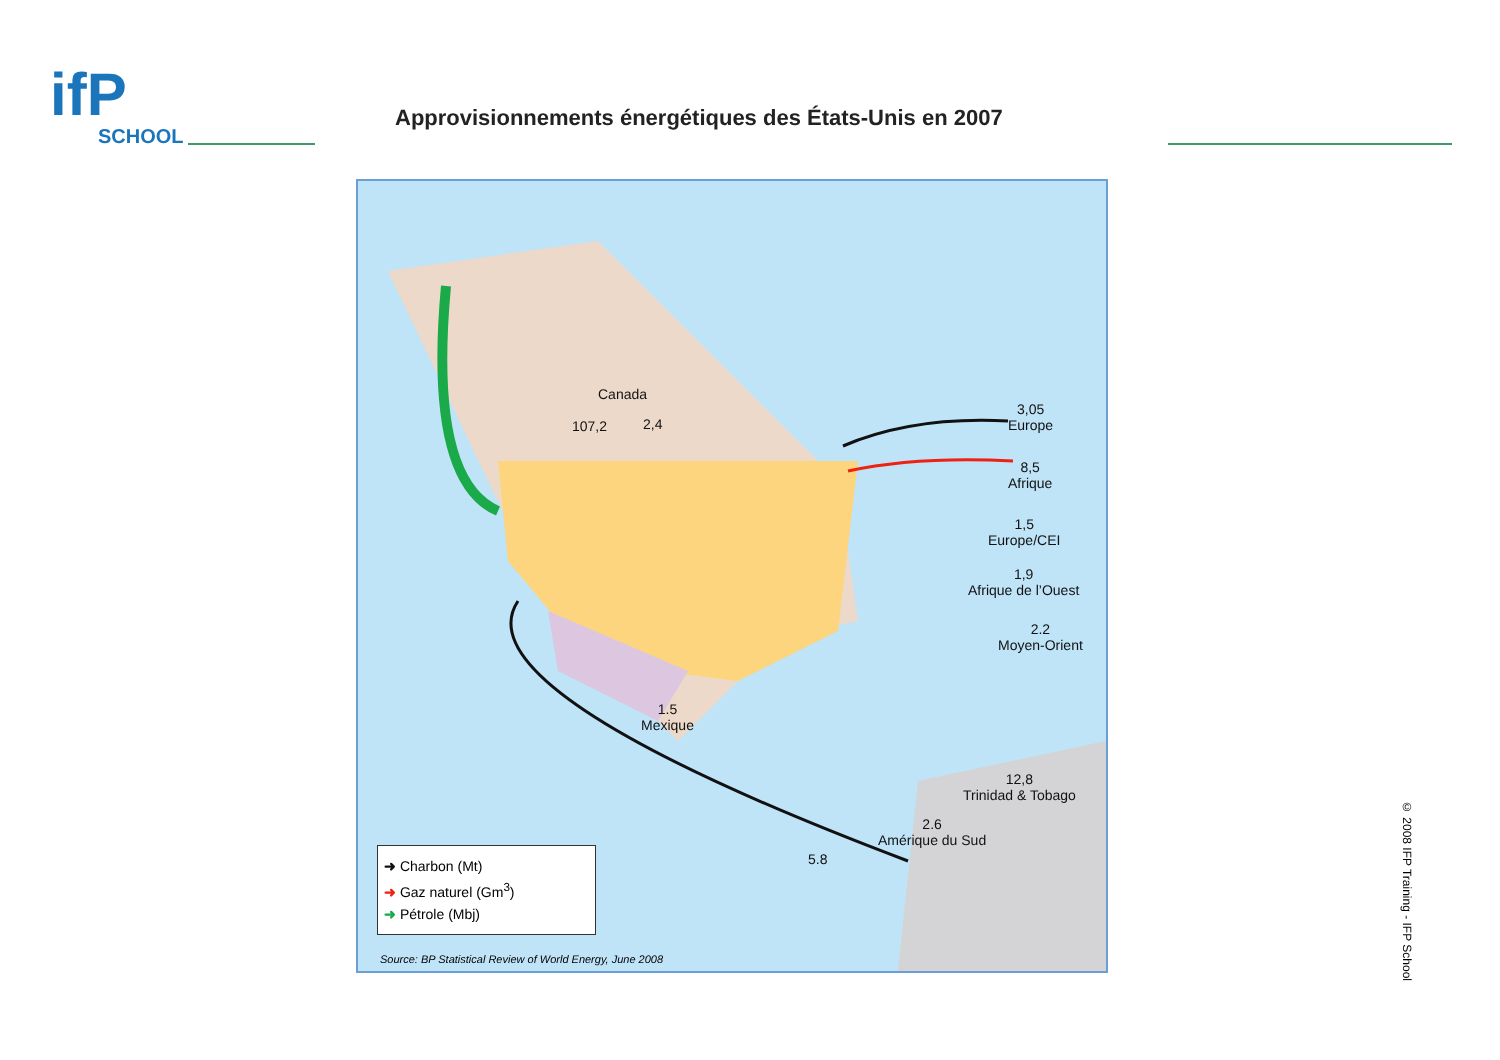ifP
SCHOOL
Approvisionnements énergétiques des États-Unis en 2007
Canada
107,2 2,4
3,05
Europe
8,5
Afrique
1,5
Europe/CEI
1,9
Afrique de l’Ouest
2.2
Moyen-Orient
1.5
Mexique
12,8
Trinidad & Tobago
2.6
Amérique du Sud
5.8
➜ Charbon (Mt)
➜ Gaz naturel (Gm<sup>3</sup>)
➜ Pétrole (Mbj)
Source: BP Statistical Review of World Energy, June 2008
© 2008 IFP Training - IFP School